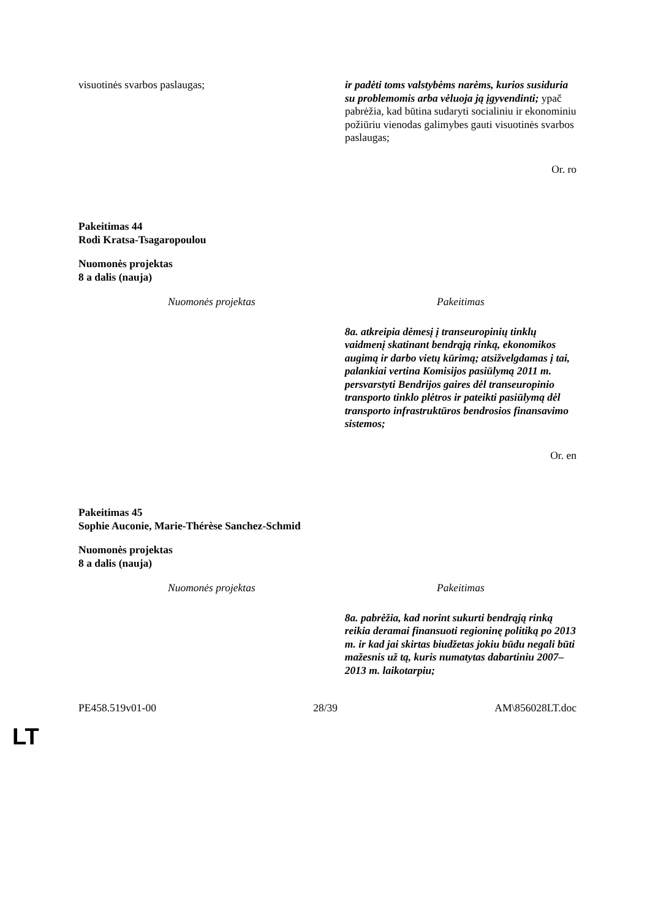| visuotinės svarbos paslaugas; | ir padėti toms valstybėms narėms, kurios susiduria su problemomis arba vėluoja ją įgyvendinti; ypač pabrėžia, kad būtina sudaryti socialiniu ir ekonominiu požiūriu vienodas galimybes gauti visuotinės svarbos paslaugas; |
Or. ro
Pakeitimas 44
Rodi Kratsa-Tsagaropoulou
Nuomonės projektas
8 a dalis (nauja)
| Nuomonės projektas | Pakeitimas |
| --- | --- |
| | 8a. atkreipia dėmesį į transeuropinių tinklų vaidmenį skatinant bendrąją rinką, ekonomikos augimą ir darbo vietų kūrimą; atsižvelgdamas į tai, palankiai vertina Komisijos pasiūlymą 2011 m. persvarstyti Bendrijos gaires dėl transeuropinio transporto tinklo plėtros ir pateikti pasiūlymą dėl transporto infrastruktūros bendrosios finansavimo sistemos; |
Or. en
Pakeitimas 45
Sophie Auconie, Marie-Thérèse Sanchez-Schmid
Nuomonės projektas
8 a dalis (nauja)
| Nuomonės projektas | Pakeitimas |
| --- | --- |
| | 8a. pabrėžia, kad norint sukurti bendrąją rinką reikia deramai finansuoti regioninę politiką po 2013 m. ir kad jai skirtas biudžetas jokiu būdu negali būti mažesnis už tą, kuris numatytas dabartiniu 2007–2013 m. laikotarpiu; |
PE458.519v01-00 28/39 AM\856028LT.doc
LT